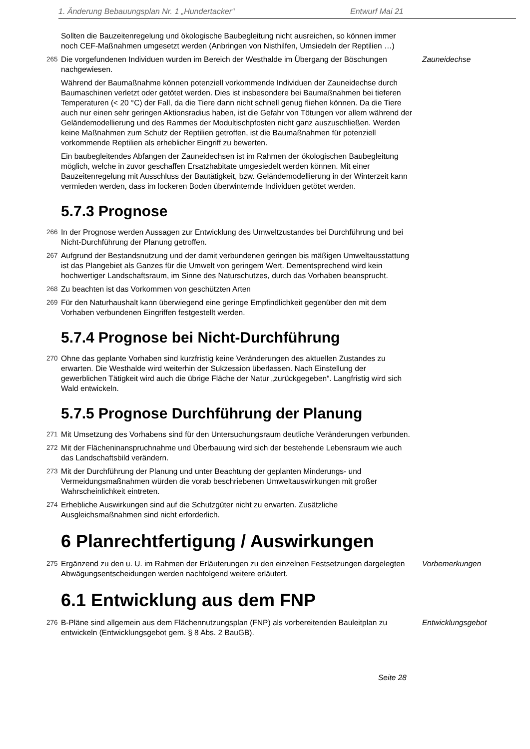1. Änderung Bebauungsplan Nr. 1 „Hundertacker“Entwurf Mai 21
Sollten die Bauzeitenregelung und ökologische Baubegleitung nicht ausreichen, so können immer noch CEF-Maßnahmen umgesetzt werden (Anbringen von Nisthilfen, Umsiedeln der Reptilien …)
265 Die vorgefundenen Individuen wurden im Bereich der Westhalde im Übergang der Böschungen nachgewiesen.
Zauneidechse
Während der Baumaßnahme können potenziell vorkommende Individuen der Zauneidechse durch Baumaschinen verletzt oder getötet werden. Dies ist insbesondere bei Baumaßnahmen bei tieferen Temperaturen (< 20 °C) der Fall, da die Tiere dann nicht schnell genug fliehen können. Da die Tiere auch nur einen sehr geringen Aktionsradius haben, ist die Gefahr von Tötungen vor allem während der Geländemodellierung und des Rammes der Modultischpfosten nicht ganz auszuschließen. Werden keine Maßnahmen zum Schutz der Reptilien getroffen, ist die Baumaßnahmen für potenziell vorkommende Reptilien als erheblicher Eingriff zu bewerten.
Ein baubegleitendes Abfangen der Zauneidechsen ist im Rahmen der ökologischen Baubegleitung möglich, welche in zuvor geschaffen Ersatzhabitate umgesiedelt werden können. Mit einer Bauzeitenregelung mit Ausschluss der Bautätigkeit, bzw. Geländemodellierung in der Winterzeit kann vermieden werden, dass im lockeren Boden überwinternde Individuen getötet werden.
5.7.3 Prognose
266 In der Prognose werden Aussagen zur Entwicklung des Umweltzustandes bei Durchführung und bei Nicht-Durchführung der Planung getroffen.
267 Aufgrund der Bestandsnutzung und der damit verbundenen geringen bis mäßigen Umweltausstattung ist das Plangebiet als Ganzes für die Umwelt von geringem Wert. Dementsprechend wird kein hochwertiger Landschaftsraum, im Sinne des Naturschutzes, durch das Vorhaben beansprucht.
268 Zu beachten ist das Vorkommen von geschützten Arten
269 Für den Naturhaushalt kann überwiegend eine geringe Empfindlichkeit gegenüber den mit dem Vorhaben verbundenen Eingriffen festgestellt werden.
5.7.4 Prognose bei Nicht-Durchführung
270 Ohne das geplante Vorhaben sind kurzfristig keine Veränderungen des aktuellen Zustandes zu erwarten. Die Westhalde wird weiterhin der Sukzession überlassen. Nach Einstellung der gewerblichen Tätigkeit wird auch die übrige Fläche der Natur „zurückgegeben“. Langfristig wird sich Wald entwickeln.
5.7.5 Prognose Durchführung der Planung
271 Mit Umsetzung des Vorhabens sind für den Untersuchungsraum deutliche Veränderungen verbunden.
272 Mit der Flächeninanspruchnahme und Überbauung wird sich der bestehende Lebensraum wie auch das Landschaftsbild verändern.
273 Mit der Durchführung der Planung und unter Beachtung der geplanten Minderungs- und Vermeidungsmaßnahmen würden die vorab beschriebenen Umweltauswirkungen mit großer Wahrscheinlichkeit eintreten.
274 Erhebliche Auswirkungen sind auf die Schutzgüter nicht zu erwarten. Zusätzliche Ausgleichsmaßnahmen sind nicht erforderlich.
6 Planrechtfertigung / Auswirkungen
275 Ergänzend zu den u. U. im Rahmen der Erläuterungen zu den einzelnen Festsetzungen dargelegten Abwägungsentscheidungen werden nachfolgend weitere erläutert.
Vorbemerkungen
6.1 Entwicklung aus dem FNP
276 B-Pläne sind allgemein aus dem Flächennutzungsplan (FNP) als vorbereitenden Bauleitplan zu entwickeln (Entwicklungsgebot gem. § 8 Abs. 2 BauGB).
Entwicklungsgebot
Seite 28